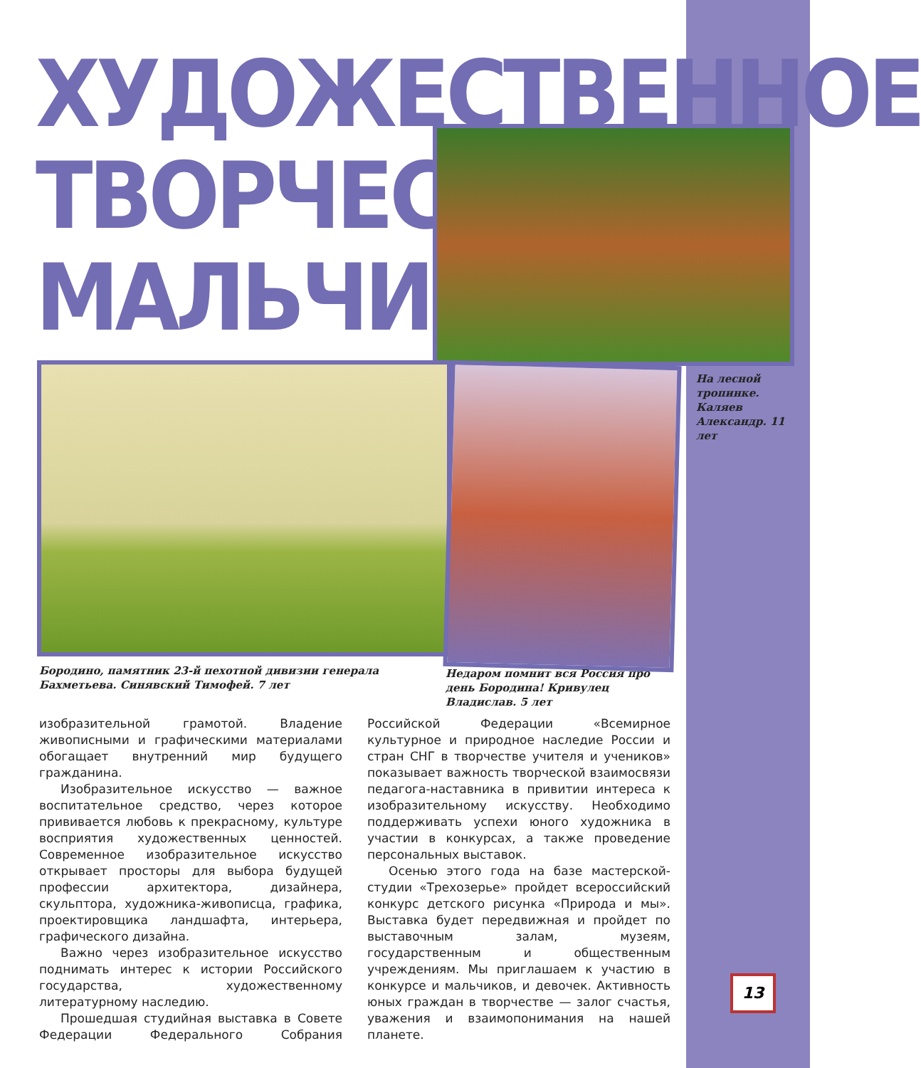ХУДОЖЕСТВЕННОЕ
ТВОРЧЕСТВО
МАЛЬЧИКОВ
На лесной тропинке. Каляев Александр. 11 лет
Бородино, памятник 23-й пехотной дивизии генерала Бахметьева. Синявский Тимофей. 7 лет
Недаром помнит вся Россия про день Бородина! Кривулец Владислав. 5 лет
изобразительной грамотой. Владение живописными и графическими материалами обогащает внутренний мир будущего гражданина.
Изобразительное искусство — важное воспитательное средство, через которое прививается любовь к прекрасному, культуре восприятия художественных ценностей. Современное изобразительное искусство открывает просторы для выбора будущей профессии архитектора, дизайнера, скульптора, художника-живописца, графика, проектировщика ландшафта, интерьера, графического дизайна.
Важно через изобразительное искусство поднимать интерес к истории Российского государства, художественному литературному наследию.
Прошедшая студийная выставка в Совете Федерации Федерального Собрания Российской Федерации «Всемирное культурное и природное наследие России и стран СНГ в творчестве учителя и учеников» показывает важность творческой взаимосвязи педагога-наставника в привитии интереса к изобразительному искусству. Необходимо поддерживать успехи юного художника в участии в конкурсах, а также проведение персональных выставок.
Осенью этого года на базе мастерской-студии «Трехозерье» пройдет всероссийский конкурс детского рисунка «Природа и мы». Выставка будет передвижная и пройдет по выставочным залам, музеям, государственным и общественным учреждениям. Мы приглашаем к участию в конкурсе и мальчиков, и девочек. Активность юных граждан в творчестве — залог счастья, уважения и взаимопонимания на нашей планете.
13